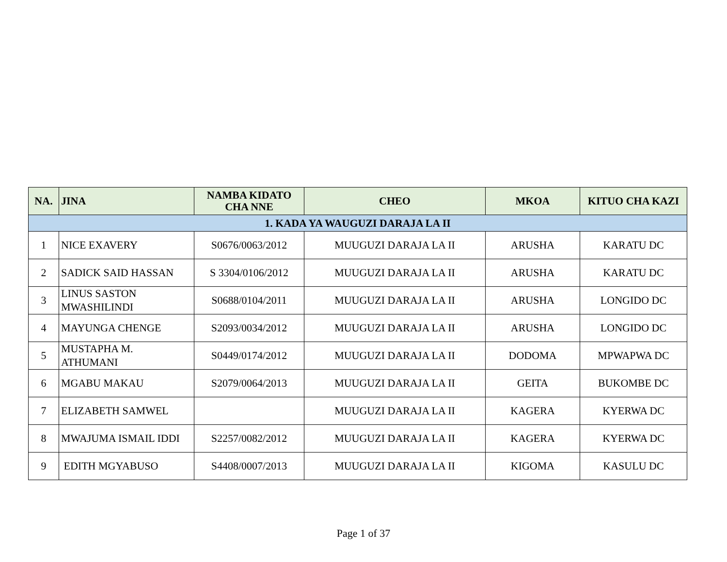| NA. | JINA | NAMBA KIDATO CHA NNE | CHEO | MKOA | KITUO CHA KAZI |
| --- | --- | --- | --- | --- | --- |
| 1. KADA YA WAUGUZI DARAJA LA II | | | | | |
| 1 | NICE EXAVERY | S0676/0063/2012 | MUUGUZI DARAJA LA II | ARUSHA | KARATU DC |
| 2 | SADICK SAID HASSAN | S 3304/0106/2012 | MUUGUZI DARAJA LA II | ARUSHA | KARATU DC |
| 3 | LINUS SASTON MWASHILINDI | S0688/0104/2011 | MUUGUZI DARAJA LA II | ARUSHA | LONGIDO DC |
| 4 | MAYUNGA CHENGE | S2093/0034/2012 | MUUGUZI DARAJA LA II | ARUSHA | LONGIDO DC |
| 5 | MUSTAPHA M. ATHUMANI | S0449/0174/2012 | MUUGUZI DARAJA LA II | DODOMA | MPWAPWA DC |
| 6 | MGABU MAKAU | S2079/0064/2013 | MUUGUZI DARAJA LA II | GEITA | BUKOMBE DC |
| 7 | ELIZABETH SAMWEL | | MUUGUZI DARAJA LA II | KAGERA | KYERWA DC |
| 8 | MWAJUMA ISMAIL IDDI | S2257/0082/2012 | MUUGUZI DARAJA LA II | KAGERA | KYERWA DC |
| 9 | EDITH MGYABUSO | S4408/0007/2013 | MUUGUZI DARAJA LA II | KIGOMA | KASULU DC |
Page 1 of 37